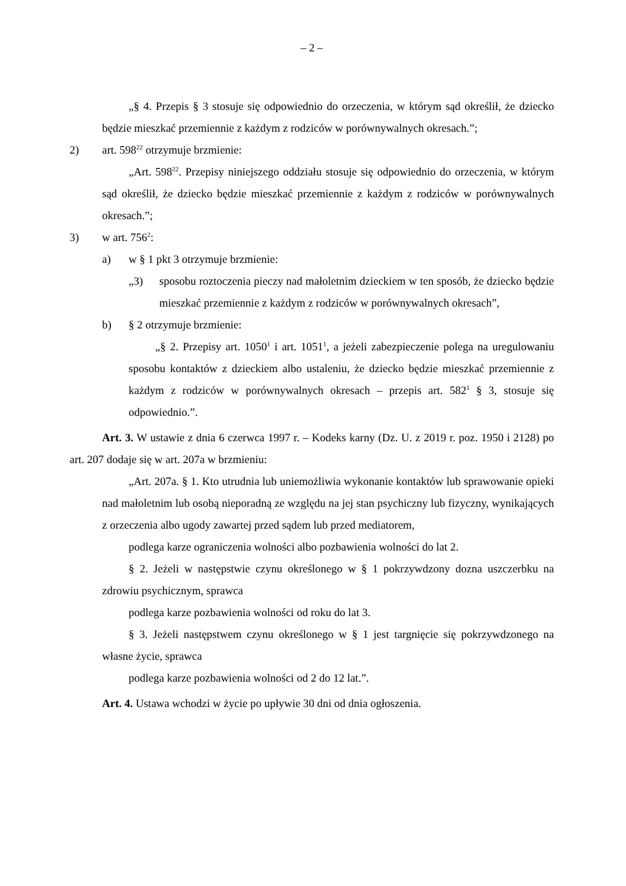– 2 –
„§ 4. Przepis § 3 stosuje się odpowiednio do orzeczenia, w którym sąd określił, że dziecko będzie mieszkać przemiennie z każdym z rodziców w porównywalnych okresach.”;
2) art. 598<sup>22</sup> otrzymuje brzmienie:
„Art. 598<sup>22</sup>. Przepisy niniejszego oddziału stosuje się odpowiednio do orzeczenia, w którym sąd określił, że dziecko będzie mieszkać przemiennie z każdym z rodziców w porównywalnych okresach.”;
3) w art. 756<sup>2</sup>:
a) w § 1 pkt 3 otrzymuje brzmienie:
„3) sposobu roztoczenia pieczy nad małoletnim dzieckiem w ten sposób, że dziecko będzie mieszkać przemiennie z każdym z rodziców w porównywalnych okresach”,
b) § 2 otrzymuje brzmienie:
„§ 2. Przepisy art. 1050<sup>1</sup> i art. 1051<sup>1</sup>, a jeżeli zabezpieczenie polega na uregulowaniu sposobu kontaktów z dzieckiem albo ustaleniu, że dziecko będzie mieszkać przemiennie z każdym z rodziców w porównywalnych okresach – przepis art. 582<sup>1</sup> § 3, stosuje się odpowiednio.”.
Art. 3. W ustawie z dnia 6 czerwca 1997 r. – Kodeks karny (Dz. U. z 2019 r. poz. 1950 i 2128) po art. 207 dodaje się w art. 207a w brzmieniu:
„Art. 207a. § 1. Kto utrudnia lub uniemożliwia wykonanie kontaktów lub sprawowanie opieki nad małoletnim lub osobą nieporadną ze względu na jej stan psychiczny lub fizyczny, wynikających z orzeczenia albo ugody zawartej przed sądem lub przed mediatorem,
podlega karze ograniczenia wolności albo pozbawienia wolności do lat 2.
§ 2. Jeżeli w następstwie czynu określonego w § 1 pokrzywdzony dozna uszczerbku na zdrowiu psychicznym, sprawca
podlega karze pozbawienia wolności od roku do lat 3.
§ 3. Jeżeli następstwem czynu określonego w § 1 jest targnięcie się pokrzywdzonego na własne życie, sprawca
podlega karze pozbawienia wolności od 2 do 12 lat.”.
Art. 4. Ustawa wchodzi w życie po upływie 30 dni od dnia ogłoszenia.